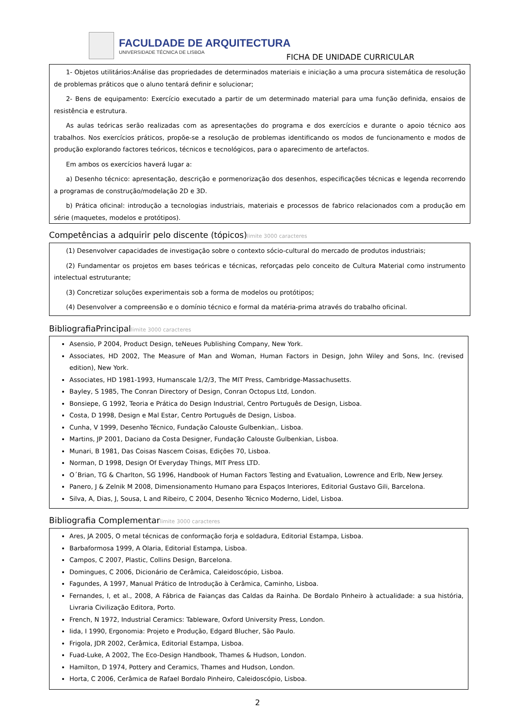FACULDADE DE ARQUITECTURA
UNIVERSIDADE TÉCNICA DE LISBOA
FICHA DE UNIDADE CURRICULAR
1- Objetos utilitários:Análise das propriedades de determinados materiais e iniciação a uma procura sistemática de resolução de problemas práticos que o aluno tentará definir e solucionar;
2- Bens de equipamento: Exercício executado a partir de um determinado material para uma função definida, ensaios de resistência e estrutura.
As aulas teóricas serão realizadas com as apresentações do programa e dos exercícios e durante o apoio técnico aos trabalhos. Nos exercícios práticos, propõe-se a resolução de problemas identificando os modos de funcionamento e modos de produção explorando factores teóricos, técnicos e tecnológicos, para o aparecimento de artefactos.
Em ambos os exercícios haverá lugar a:
a) Desenho técnico: apresentação, descrição e pormenorização dos desenhos, especificações técnicas e legenda recorrendo a programas de construção/modelação 2D e 3D.
b) Prática oficinal: introdução a tecnologias industriais, materiais e processos de fabrico relacionados com a produção em série (maquetes, modelos e protótipos).
Competências a adquirir pelo discente (tópicos)limite 3000 caracteres
(1) Desenvolver capacidades de investigação sobre o contexto sócio-cultural do mercado de produtos industriais;
(2) Fundamentar os projetos em bases teóricas e técnicas, reforçadas pelo conceito de Cultura Material como instrumento intelectual estruturante;
(3) Concretizar soluções experimentais sob a forma de modelos ou protótipos;
(4) Desenvolver a compreensão e o domínio técnico e formal da matéria-prima através do trabalho oficinal.
BibliografiaPrincipallimite 3000 caracteres
Asensio, P 2004, Product Design, teNeues Publishing Company, New York.
Associates, HD 2002, The Measure of Man and Woman, Human Factors in Design, John Wiley and Sons, Inc. (revised edition), New York.
Associates, HD 1981-1993, Humanscale 1/2/3, The MIT Press, Cambridge-Massachusetts.
Bayley, S 1985, The Conran Directory of Design, Conran Octopus Ltd, London.
Bonsiepe, G 1992, Teoria e Prática do Design Industrial, Centro Português de Design, Lisboa.
Costa, D 1998, Design e Mal Estar, Centro Português de Design, Lisboa.
Cunha, V 1999, Desenho Técnico, Fundação Calouste Gulbenkian,. Lisboa.
Martins, JP 2001, Daciano da Costa Designer, Fundação Calouste Gulbenkian, Lisboa.
Munari, B 1981, Das Coisas Nascem Coisas, Edições 70, Lisboa.
Norman, D 1998, Design Of Everyday Things, MIT Press LTD.
O´Brian, TG & Charlton, SG 1996, Handbook of Human Factors Testing and Evatualion, Lowrence and Erlb, New Jersey.
Panero, J & Zelnik M 2008, Dimensionamento Humano para Espaços Interiores, Editorial Gustavo Gili, Barcelona.
Silva, A, Dias, J, Sousa, L and Ribeiro, C 2004, Desenho Técnico Moderno, Lidel, Lisboa.
Bibliografia Complementarlimite 3000 caracteres
Ares, JA 2005, O metal técnicas de conformação forja e soldadura, Editorial Estampa, Lisboa.
Barbaformosa 1999, A Olaria, Editorial Estampa, Lisboa.
Campos, C 2007, Plastic, Collins Design, Barcelona.
Domingues, C 2006, Dicionário de Cerâmica, Caleidoscópio, Lisboa.
Fagundes, A 1997, Manual Prático de Introdução à Cerâmica, Caminho, Lisboa.
Fernandes, I, et al., 2008, A Fábrica de Faianças das Caldas da Rainha. De Bordalo Pinheiro à actualidade: a sua história, Livraria Civilização Editora, Porto.
French, N 1972, Industrial Ceramics: Tableware, Oxford University Press, London.
Iida, I 1990, Ergonomia: Projeto e Produção, Edgard Blucher, São Paulo.
Frigola, JDR 2002, Cerâmica, Editorial Estampa, Lisboa.
Fuad-Luke, A 2002, The Eco-Design Handbook, Thames & Hudson, London.
Hamilton, D 1974, Pottery and Ceramics, Thames and Hudson, London.
Horta, C 2006, Cerâmica de Rafael Bordalo Pinheiro, Caleidoscópio, Lisboa.
2